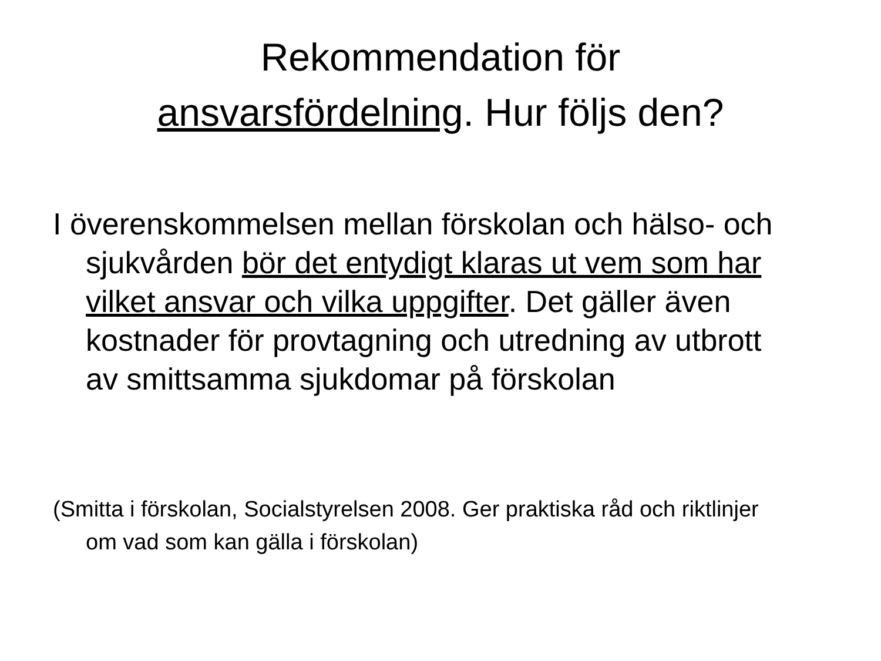Rekommendation för
ansvarsfördelning. Hur följs den?
I överenskommelsen mellan förskolan och hälso- och sjukvården bör det entydigt klaras ut vem som har vilket ansvar och vilka uppgifter. Det gäller även kostnader för provtagning och utredning av utbrott av smittsamma sjukdomar på förskolan
(Smitta i förskolan, Socialstyrelsen 2008. Ger praktiska råd och riktlinjer om vad som kan gälla i förskolan)